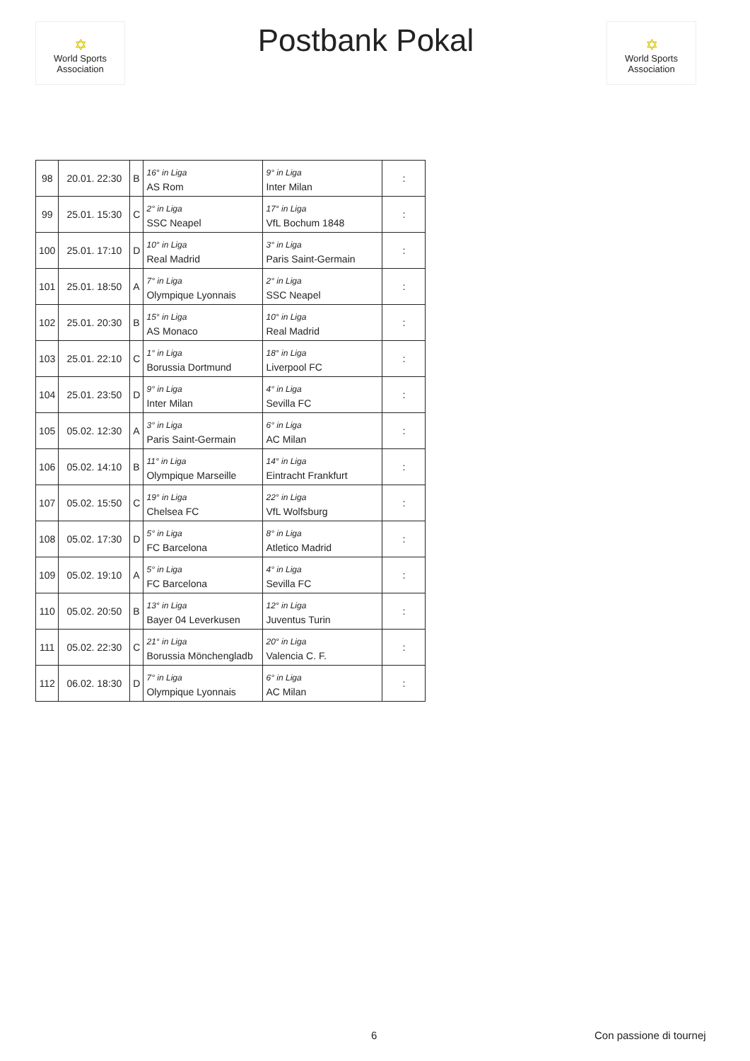✡
World Sports Association
Postbank Pokal
✡
World Sports Association
| 98 | 20.01. 22:30 | B | 16° in Liga | 9° in Liga | : |
| | | | AS Rom | Inter Milan | |
| 99 | 25.01. 15:30 | C | 2° in Liga | 17° in Liga | : |
| | | | SSC Neapel | VfL Bochum 1848 | |
| 100 | 25.01. 17:10 | D | 10° in Liga | 3° in Liga | : |
| | | | Real Madrid | Paris Saint-Germain | |
| 101 | 25.01. 18:50 | A | 7° in Liga | 2° in Liga | : |
| | | | Olympique Lyonnais | SSC Neapel | |
| 102 | 25.01. 20:30 | B | 15° in Liga | 10° in Liga | : |
| | | | AS Monaco | Real Madrid | |
| 103 | 25.01. 22:10 | C | 1° in Liga | 18° in Liga | : |
| | | | Borussia Dortmund | Liverpool FC | |
| 104 | 25.01. 23:50 | D | 9° in Liga | 4° in Liga | : |
| | | | Inter Milan | Sevilla FC | |
| 105 | 05.02. 12:30 | A | 3° in Liga | 6° in Liga | : |
| | | | Paris Saint-Germain | AC Milan | |
| 106 | 05.02. 14:10 | B | 11° in Liga | 14° in Liga | : |
| | | | Olympique Marseille | Eintracht Frankfurt | |
| 107 | 05.02. 15:50 | C | 19° in Liga | 22° in Liga | : |
| | | | Chelsea FC | VfL Wolfsburg | |
| 108 | 05.02. 17:30 | D | 5° in Liga | 8° in Liga | : |
| | | | FC Barcelona | Atletico Madrid | |
| 109 | 05.02. 19:10 | A | 5° in Liga | 4° in Liga | : |
| | | | FC Barcelona | Sevilla FC | |
| 110 | 05.02. 20:50 | B | 13° in Liga | 12° in Liga | : |
| | | | Bayer 04 Leverkusen | Juventus Turin | |
| 111 | 05.02. 22:30 | C | 21° in Liga | 20° in Liga | : |
| | | | Borussia Mönchengladb | Valencia C. F. | |
| 112 | 06.02. 18:30 | D | 7° in Liga | 6° in Liga | : |
| | | | Olympique Lyonnais | AC Milan | |
6 Con passione di tournej